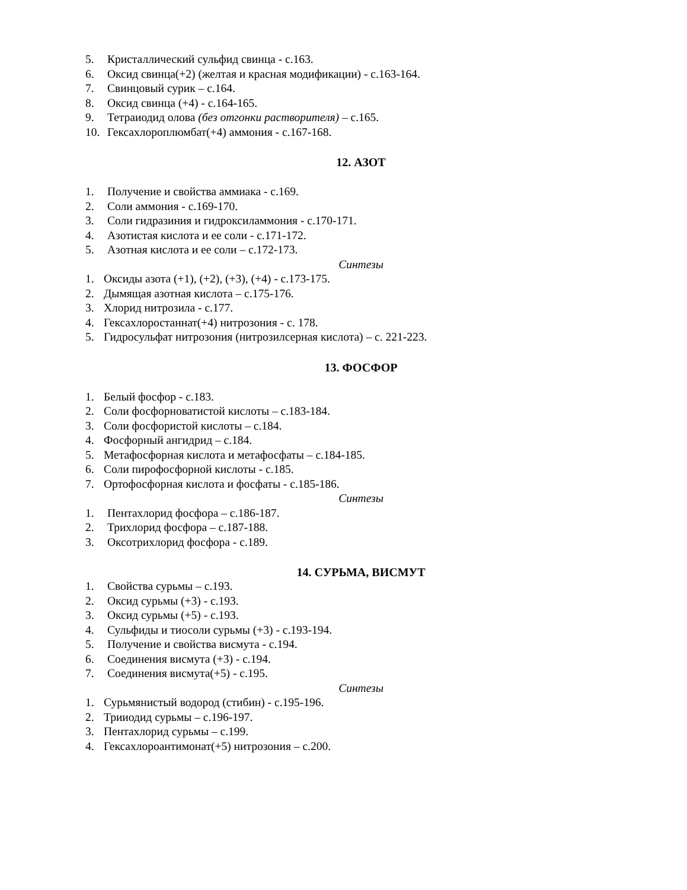5. Кристаллический сульфид свинца - с.163.
6. Оксид свинца(+2) (желтая и красная модификации) - с.163-164.
7. Свинцовый сурик – с.164.
8. Оксид свинца (+4) - с.164-165.
9. Тетраиодид олова (без отгонки растворителя) – с.165.
10. Гексахлороплюмбат(+4) аммония - с.167-168.
12. АЗОТ
1. Получение и свойства аммиака - с.169.
2. Соли аммония - с.169-170.
3. Соли гидразиния и гидроксиламмония - с.170-171.
4. Азотистая кислота и ее соли - с.171-172.
5. Азотная кислота и ее соли – с.172-173.
Синтезы
1. Оксиды азота (+1), (+2), (+3), (+4) - с.173-175.
2. Дымящая азотная кислота – с.175-176.
3. Хлорид нитрозила - с.177.
4. Гексахлоростаннат(+4) нитрозония - с. 178.
5. Гидросульфат нитрозония (нитрозилсерная кислота) – с. 221-223.
13. ФОСФОР
1. Белый фосфор - с.183.
2. Соли фосфорноватистой кислоты – с.183-184.
3. Соли фосфористой кислоты – с.184.
4. Фосфорный ангидрид – с.184.
5. Метафосфорная кислота и метафосфаты – с.184-185.
6. Соли пирофосфорной кислоты - с.185.
7. Ортофосфорная кислота и фосфаты - с.185-186.
Синтезы
1. Пентахлорид фосфора – с.186-187.
2. Трихлорид фосфора – с.187-188.
3. Оксотрихлорид фосфора - с.189.
14. СУРЬМА, ВИСМУТ
1. Свойства сурьмы – с.193.
2. Оксид сурьмы (+3) - с.193.
3. Оксид сурьмы (+5) - с.193.
4. Сульфиды и тиосоли сурьмы (+3) - с.193-194.
5. Получение и свойства висмута - с.194.
6. Соединения висмута (+3) - с.194.
7. Соединения висмута(+5) - с.195.
Синтезы
1. Сурьмянистый водород (стибин) - с.195-196.
2. Трииодид сурьмы – с.196-197.
3. Пентахлорид сурьмы – с.199.
4. Гексахлороантимонат(+5) нитрозония – с.200.